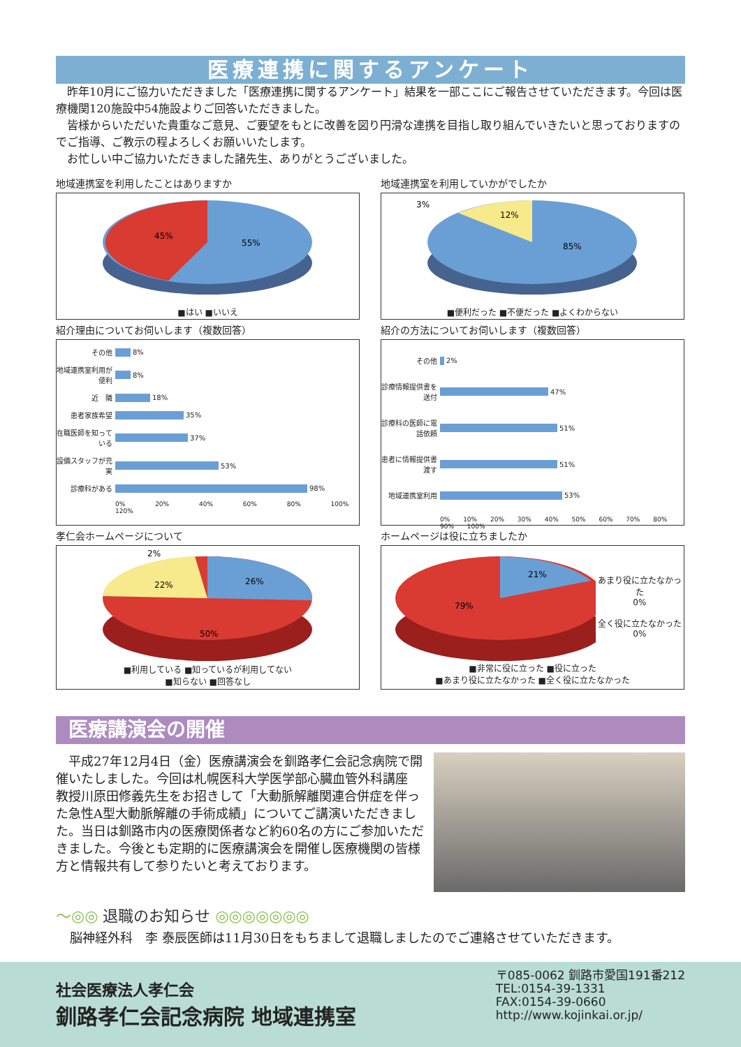医療連携に関するアンケート
　昨年10月にご協力いただきました「医療連携に関するアンケート」結果を一部ここにご報告させていただきます。今回は医療機関120施設中54施設よりご回答いただきました。
　皆様からいただいた貴重なご意見、ご要望をもとに改善を図り円滑な連携を目指し取り組んでいきたいと思っておりますのでご指導、ご教示の程よろしくお願いいたします。
　お忙しい中ご協力いただきました諸先生、ありがとうございました。
地域連携室を利用したことはありますか
45%
55%
■はい ■いいえ
地域連携室を利用していかがでしたか
3%
12%
85%
■便利だった ■不便だった ■よくわからない
紹介理由についてお伺いします（複数回答）
その他 8%
地域連携室利用が便利 8%
近　隣 18%
患者家族希望 35%
在職医師を知っている 37%
設備スタッフが充実 53%
診療科がある 98%
0% 20% 40% 60% 80% 100% 120%
紹介の方法についてお伺いします（複数回答）
その他 2%
診療情報提供書を送付 47%
診療科の医師に電話依頼 51%
患者に情報提供書渡す 51%
地域連携室利用 53%
0% 10% 20% 30% 40% 50% 60% 70% 80% 90% 100%
孝仁会ホームページについて
2%
22%
26%
50%
■利用している ■知っているが利用してない
■知らない ■回答なし
ホームページは役に立ちましたか
21%
79%
あまり役に立たなかった
0%
全く役に立たなかった
0%
■非常に役に立った ■役に立った
■あまり役に立たなかった ■全く役に立たなかった
医療講演会の開催
　平成27年12月4日（金）医療講演会を釧路孝仁会記念病院で開催いたしました。今回は札幌医科大学医学部心臓血管外科講座　教授川原田修義先生をお招きして「大動脈解離関連合併症を伴った急性A型大動脈解離の手術成績」についてご講演いただきました。当日は釧路市内の医療関係者など約60名の方にご参加いただきました。今後とも定期的に医療講演会を開催し医療機関の皆様方と情報共有して参りたいと考えております。
〜◎◎ 退職のお知らせ ◎◎◎◎◎◎◎
脳神経外科　李 泰辰医師は11月30日をもちまして退職しましたのでご連絡させていただきます。
社会医療法人孝仁会
釧路孝仁会記念病院 地域連携室
〒085-0062 釧路市愛国191番212
TEL:0154-39-1331
FAX:0154-39-0660
http://www.kojinkai.or.jp/